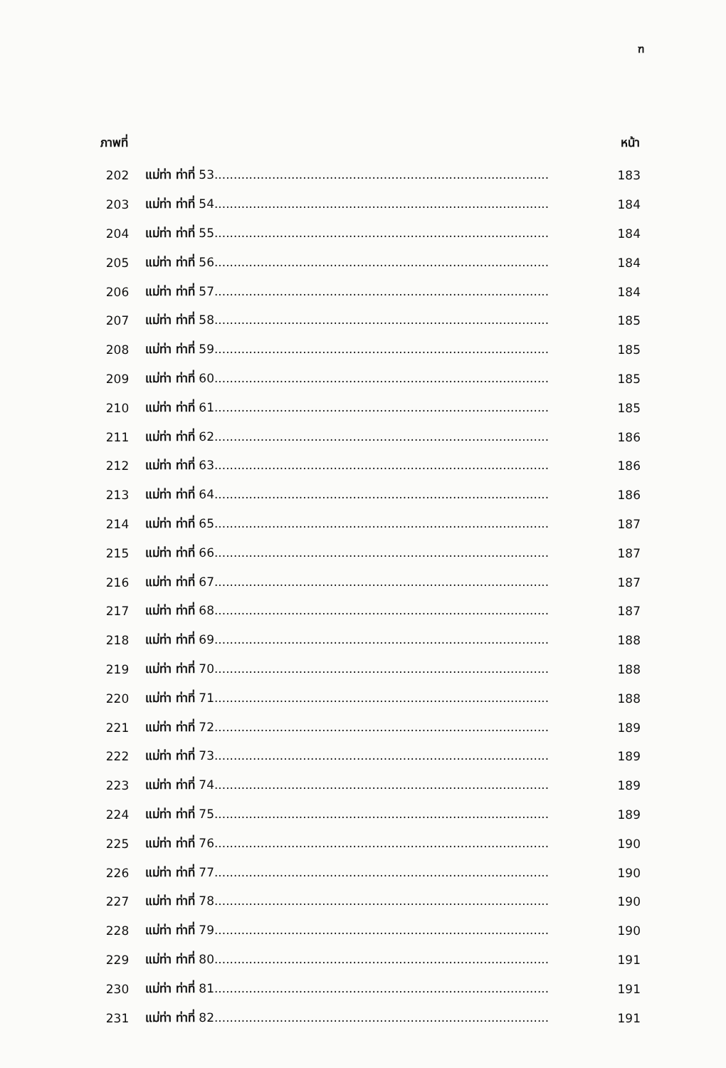ฑ
| ภาพที่ | | หน้า |
| --- | --- | --- |
| 202 | แม่ท่า ท่าที่ 53....................................................................................... | 183 |
| 203 | แม่ท่า ท่าที่ 54....................................................................................... | 184 |
| 204 | แม่ท่า ท่าที่ 55....................................................................................... | 184 |
| 205 | แม่ท่า ท่าที่ 56....................................................................................... | 184 |
| 206 | แม่ท่า ท่าที่ 57....................................................................................... | 184 |
| 207 | แม่ท่า ท่าที่ 58....................................................................................... | 185 |
| 208 | แม่ท่า ท่าที่ 59....................................................................................... | 185 |
| 209 | แม่ท่า ท่าที่ 60....................................................................................... | 185 |
| 210 | แม่ท่า ท่าที่ 61....................................................................................... | 185 |
| 211 | แม่ท่า ท่าที่ 62....................................................................................... | 186 |
| 212 | แม่ท่า ท่าที่ 63....................................................................................... | 186 |
| 213 | แม่ท่า ท่าที่ 64....................................................................................... | 186 |
| 214 | แม่ท่า ท่าที่ 65....................................................................................... | 187 |
| 215 | แม่ท่า ท่าที่ 66....................................................................................... | 187 |
| 216 | แม่ท่า ท่าที่ 67....................................................................................... | 187 |
| 217 | แม่ท่า ท่าที่ 68....................................................................................... | 187 |
| 218 | แม่ท่า ท่าที่ 69....................................................................................... | 188 |
| 219 | แม่ท่า ท่าที่ 70....................................................................................... | 188 |
| 220 | แม่ท่า ท่าที่ 71....................................................................................... | 188 |
| 221 | แม่ท่า ท่าที่ 72....................................................................................... | 189 |
| 222 | แม่ท่า ท่าที่ 73....................................................................................... | 189 |
| 223 | แม่ท่า ท่าที่ 74....................................................................................... | 189 |
| 224 | แม่ท่า ท่าที่ 75....................................................................................... | 189 |
| 225 | แม่ท่า ท่าที่ 76....................................................................................... | 190 |
| 226 | แม่ท่า ท่าที่ 77....................................................................................... | 190 |
| 227 | แม่ท่า ท่าที่ 78....................................................................................... | 190 |
| 228 | แม่ท่า ท่าที่ 79....................................................................................... | 190 |
| 229 | แม่ท่า ท่าที่ 80....................................................................................... | 191 |
| 230 | แม่ท่า ท่าที่ 81....................................................................................... | 191 |
| 231 | แม่ท่า ท่าที่ 82....................................................................................... | 191 |